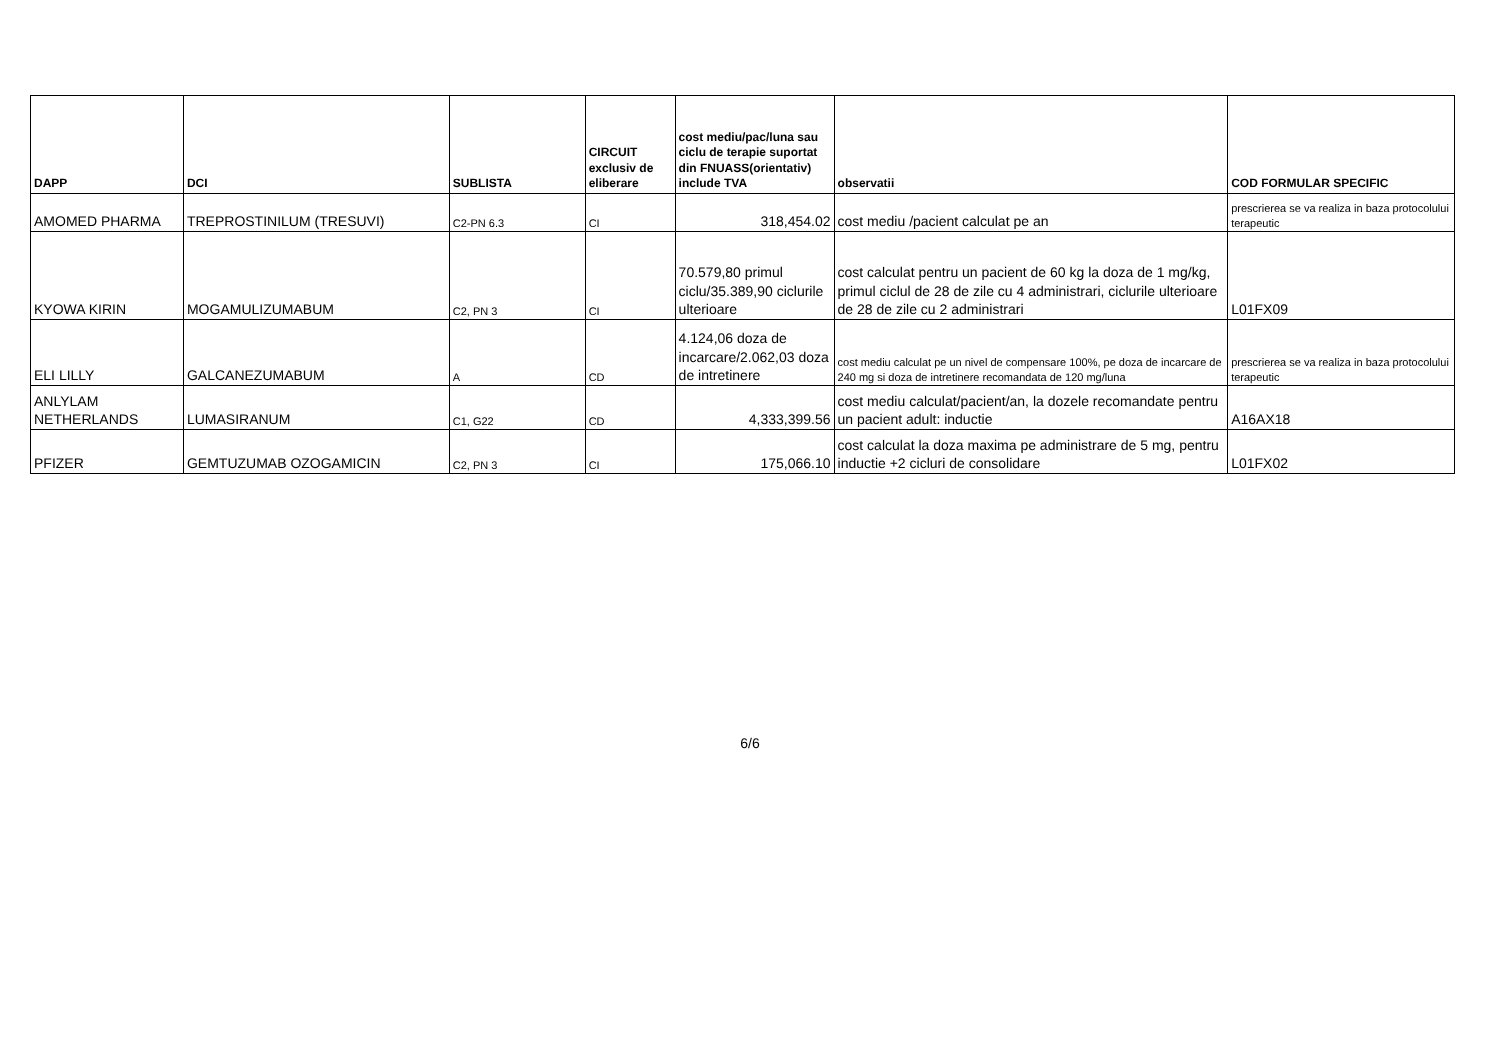| DAPP | DCI | SUBLISTA | CIRCUIT exclusiv de eliberare | cost mediu/pac/luna sau ciclu de terapie suportat din FNUASS(orientativ) include TVA | observatii | COD FORMULAR SPECIFIC |
| --- | --- | --- | --- | --- | --- | --- |
| AMOMED PHARMA | TREPROSTINILUM (TRESUVI) | C2-PN 6.3 | CI | 318,454.02 | cost mediu /pacient calculat pe an | prescrierea se va realiza in baza protocolului terapeutic |
| KYOWA KIRIN | MOGAMULIZUMABUM | C2, PN 3 | CI | 70.579,80 primul ciclu/35.389,90 ciclurile ulterioare | cost calculat pentru un pacient de 60 kg la doza de 1 mg/kg, primul ciclul de 28 de zile cu 4 administrari, ciclurile ulterioare de 28 de zile cu 2 administrari | L01FX09 |
| ELI LILLY | GALCANEZUMABUM | A | CD | 4.124,06 doza de incarcare/2.062,03 doza de intretinere | cost mediu calculat pe un nivel de compensare 100%, pe doza de incarcare de 240 mg si doza de intretinere recomandata de 120 mg/luna | prescrierea se va realiza in baza protocolului terapeutic |
| ANLYLAM NETHERLANDS | LUMASIRANUM | C1, G22 | CD | 4,333,399.56 | cost mediu calculat/pacient/an, la dozele recomandate pentru un pacient adult: inductie | A16AX18 |
| PFIZER | GEMTUZUMAB OZOGAMICIN | C2, PN 3 | CI | 175,066.10 | cost calculat la doza maxima pe administrare de 5 mg, pentru inductie +2 cicluri de consolidare | L01FX02 |
6/6